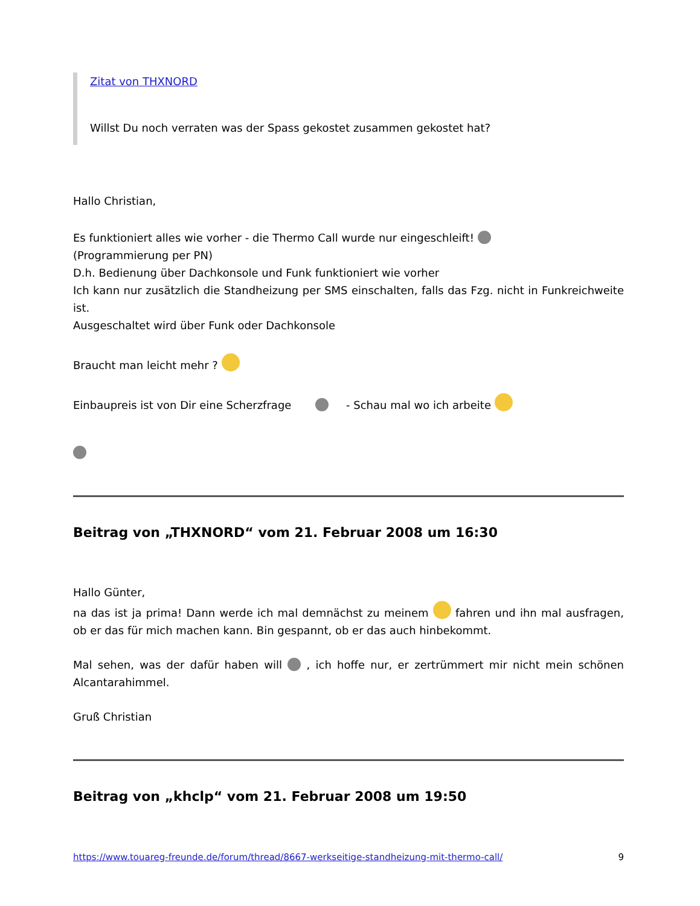Zitat von THXNORD
Willst Du noch verraten was der Spass gekostet zusammen gekostet hat?
Hallo Christian,
Es funktioniert alles wie vorher - die Thermo Call wurde nur eingeschleift!
(Programmierung per PN)
D.h. Bedienung über Dachkonsole und Funk funktioniert wie vorher
Ich kann nur zusätzlich die Standheizung per SMS einschalten, falls das Fzg. nicht in Funkreichweite ist.
Ausgeschaltet wird über Funk oder Dachkonsole
Braucht man leicht mehr ?
Einbaupreis ist von Dir eine Scherzfrage - Schau mal wo ich arbeite
Beitrag von „THXNORD“ vom 21. Februar 2008 um 16:30
Hallo Günter,
na das ist ja prima! Dann werde ich mal demnächst zu meinem fahren und ihn mal ausfragen, ob er das für mich machen kann. Bin gespannt, ob er das auch hinbekommt.
Mal sehen, was der dafür haben will , ich hoffe nur, er zertrümmert mir nicht mein schönen Alcantarahimmel.
Gruß Christian
Beitrag von „khclp“ vom 21. Februar 2008 um 19:50
https://www.touareg-freunde.de/forum/thread/8667-werkseitige-standheizung-mit-thermo-call/ 9